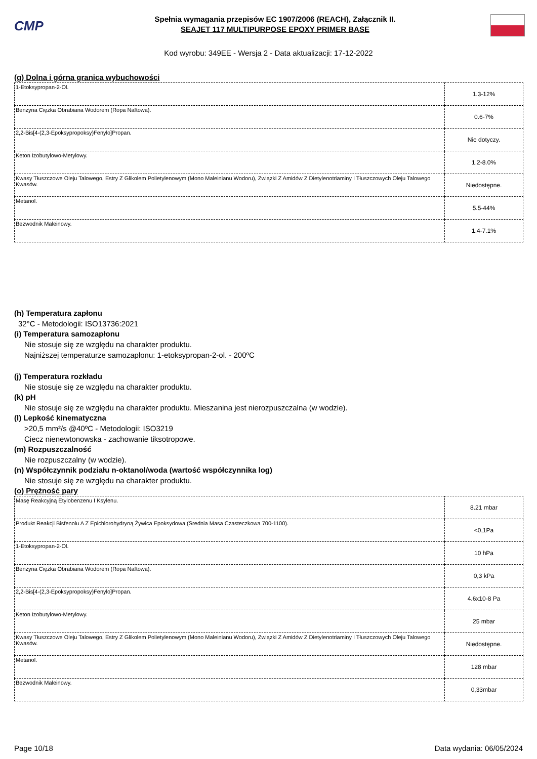CMP
Spełnia wymagania przepisów EC 1907/2006 (REACH), Załącznik II.
SEAJET 117 MULTIPURPOSE EPOXY PRIMER BASE
Kod wyrobu: 349EE - Wersja 2 - Data aktualizacji: 17-12-2022
(g) Dolna i górna granica wybuchowości
| 1-Etoksypropan-2-Ol. | 1.3-12% |
| Benzyna Ciężka Obrabiana Wodorem (Ropa Naftowa). | 0.6-7% |
| 2,2-Bis[4-(2,3-Epoksypropoksy)Fenylo]Propan. | Nie dotyczy. |
| Keton Izobutylowo-Metylowy. | 1.2-8.0% |
| Kwasy Tłuszczowe Oleju Talowego, Estry Z Glikolem Polietylenowym (Mono Maleinianu Wodoru), Związki Z Amidów Z Dietylenotriaminy I Tłuszczowych Oleju Talowego Kwasów. | Niedostępne. |
| Metanol. | 5.5-44% |
| Bezwodnik Maleinowy. | 1.4-7.1% |
(h) Temperatura zapłonu
32°C - Metodologii: ISO13736:2021
(i) Temperatura samozapłonu
Nie stosuje się ze względu na charakter produktu.
Najniższej temperaturze samozapłonu: 1-etoksypropan-2-ol. - 200ºC
(j) Temperatura rozkładu
Nie stosuje się ze względu na charakter produktu.
(k) pH
Nie stosuje się ze względu na charakter produktu. Mieszanina jest nierozpuszczalna (w wodzie).
(l) Lepkość kinematyczna
>20,5 mm²/s @40ºC - Metodologii: ISO3219
Ciecz nienewtonowska - zachowanie tiksotropowe.
(m) Rozpuszczalność
Nie rozpuszczalny (w wodzie).
(n) Współczynnik podziału n-oktanol/woda (wartość współczynnika log)
Nie stosuje się ze względu na charakter produktu.
(o) Prężność pary
| Masę Reakcyjną Etylobenzenu I Ksylenu. | 8.21 mbar |
| Produkt Reakcji Bisfenolu A Z Epichlorohydryną Żywica Epoksydowa (Srednia Masa Czasteczkowa 700-1100). | <0,1Pa |
| 1-Etoksypropan-2-Ol. | 10 hPa |
| Benzyna Ciężka Obrabiana Wodorem (Ropa Naftowa). | 0,3 kPa |
| 2,2-Bis[4-(2,3-Epoksypropoksy)Fenylo]Propan. | 4.6x10-8 Pa |
| Keton Izobutylowo-Metylowy. | 25 mbar |
| Kwasy Tłuszczowe Oleju Talowego, Estry Z Glikolem Polietylenowym (Mono Maleinianu Wodoru), Związki Z Amidów Z Dietylenotriaminy I Tłuszczowych Oleju Talowego Kwasów. | Niedostępne. |
| Metanol. | 128 mbar |
| Bezwodnik Maleinowy. | 0,33mbar |
Page 10/18 Data wydania: 06/05/2024